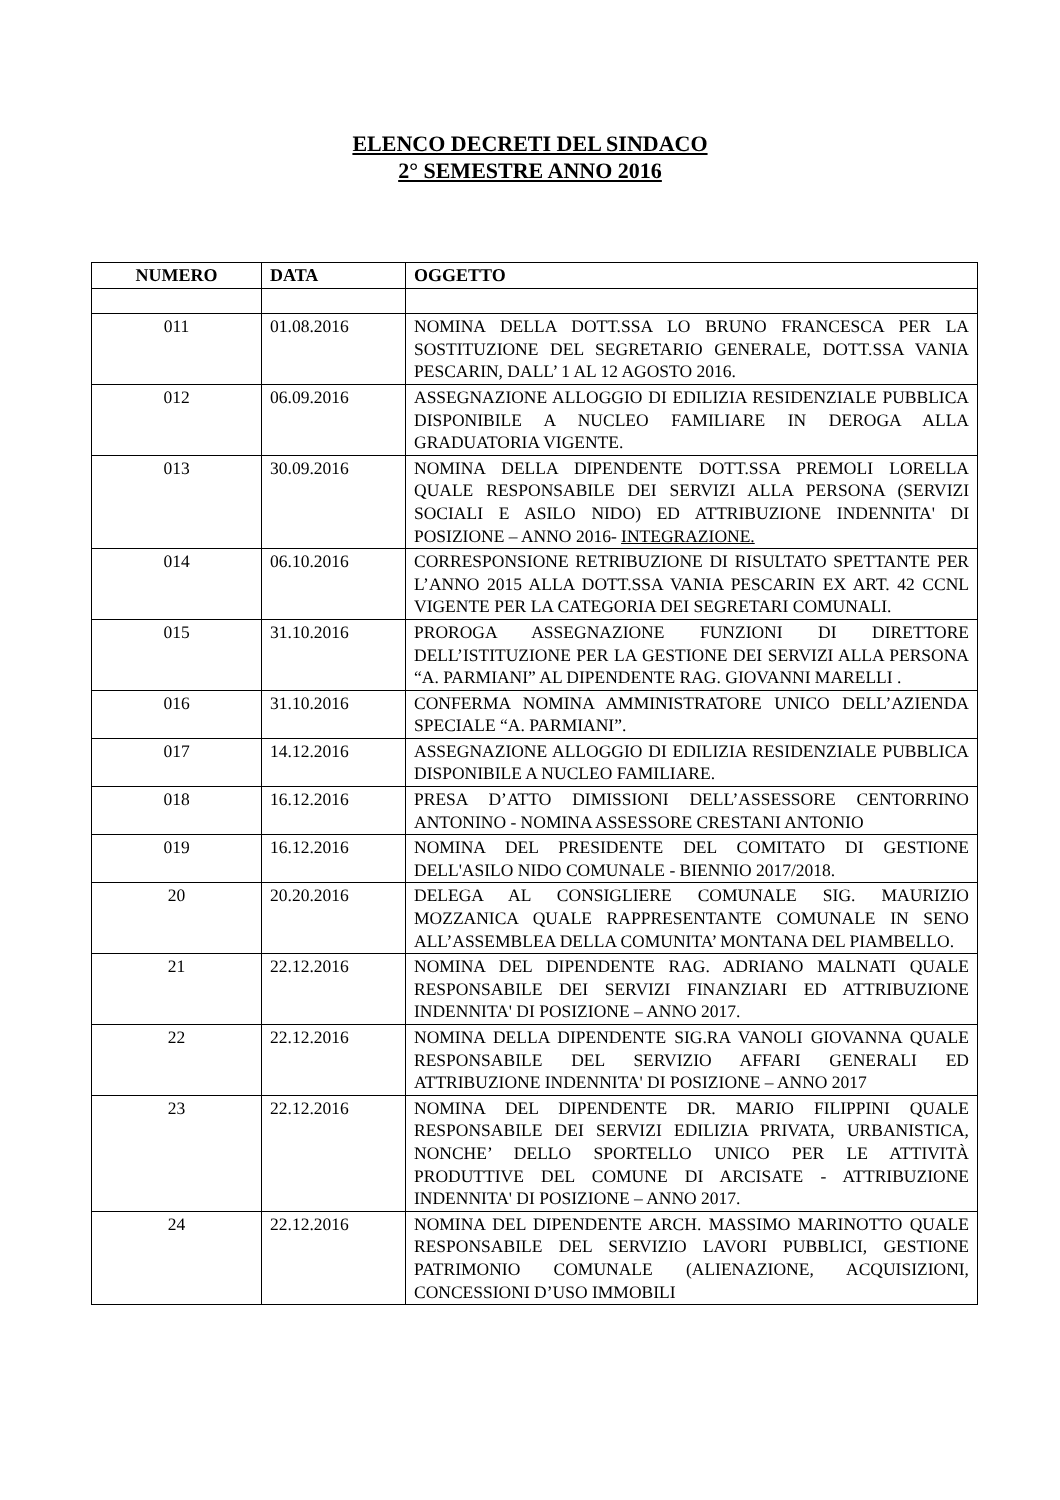ELENCO DECRETI DEL SINDACO
2° SEMESTRE ANNO 2016
| NUMERO | DATA | OGGETTO |
| --- | --- | --- |
| 011 | 01.08.2016 | NOMINA DELLA DOTT.SSA LO BRUNO FRANCESCA PER LA SOSTITUZIONE DEL SEGRETARIO GENERALE, DOTT.SSA VANIA PESCARIN, DALL’ 1 AL 12 AGOSTO 2016. |
| 012 | 06.09.2016 | ASSEGNAZIONE ALLOGGIO DI EDILIZIA RESIDENZIALE PUBBLICA DISPONIBILE A NUCLEO FAMILIARE IN DEROGA ALLA GRADUATORIA VIGENTE. |
| 013 | 30.09.2016 | NOMINA DELLA DIPENDENTE DOTT.SSA PREMOLI LORELLA QUALE RESPONSABILE DEI SERVIZI ALLA PERSONA (SERVIZI SOCIALI E ASILO NIDO) ED ATTRIBUZIONE INDENNITA' DI POSIZIONE – ANNO 2016- INTEGRAZIONE. |
| 014 | 06.10.2016 | CORRESPONSIONE RETRIBUZIONE DI RISULTATO SPETTANTE PER L’ANNO 2015 ALLA DOTT.SSA VANIA PESCARIN EX ART. 42 CCNL VIGENTE PER LA CATEGORIA DEI SEGRETARI COMUNALI. |
| 015 | 31.10.2016 | PROROGA ASSEGNAZIONE FUNZIONI DI DIRETTORE DELL’ISTITUZIONE PER LA GESTIONE DEI SERVIZI ALLA PERSONA “A. PARMIANI” AL DIPENDENTE RAG. GIOVANNI MARELLI . |
| 016 | 31.10.2016 | CONFERMA NOMINA AMMINISTRATORE UNICO DELL’AZIENDA SPECIALE “A. PARMIANI”. |
| 017 | 14.12.2016 | ASSEGNAZIONE ALLOGGIO DI EDILIZIA RESIDENZIALE PUBBLICA DISPONIBILE A NUCLEO FAMILIARE. |
| 018 | 16.12.2016 | PRESA D’ATTO DIMISSIONI DELL’ASSESSORE CENTORRINO ANTONINO - NOMINA ASSESSORE CRESTANI ANTONIO |
| 019 | 16.12.2016 | NOMINA DEL PRESIDENTE DEL COMITATO DI GESTIONE DELL'ASILO NIDO COMUNALE - BIENNIO 2017/2018. |
| 20 | 20.20.2016 | DELEGA AL CONSIGLIERE COMUNALE SIG. MAURIZIO MOZZANICA QUALE RAPPRESENTANTE COMUNALE IN SENO ALL’ASSEMBLEA DELLA COMUNITA’ MONTANA DEL PIAMBELLO. |
| 21 | 22.12.2016 | NOMINA DEL DIPENDENTE RAG. ADRIANO MALNATI QUALE RESPONSABILE DEI SERVIZI FINANZIARI ED ATTRIBUZIONE INDENNITA' DI POSIZIONE – ANNO 2017. |
| 22 | 22.12.2016 | NOMINA DELLA DIPENDENTE SIG.RA VANOLI GIOVANNA QUALE RESPONSABILE DEL SERVIZIO AFFARI GENERALI ED ATTRIBUZIONE INDENNITA' DI POSIZIONE – ANNO 2017 |
| 23 | 22.12.2016 | NOMINA DEL DIPENDENTE DR. MARIO FILIPPINI QUALE RESPONSABILE DEI SERVIZI EDILIZIA PRIVATA, URBANISTICA, NONCHE’ DELLO SPORTELLO UNICO PER LE ATTIVITÀ PRODUTTIVE DEL COMUNE DI ARCISATE - ATTRIBUZIONE INDENNITA' DI POSIZIONE – ANNO 2017. |
| 24 | 22.12.2016 | NOMINA DEL DIPENDENTE ARCH. MASSIMO MARINOTTO QUALE RESPONSABILE DEL SERVIZIO LAVORI PUBBLICI, GESTIONE PATRIMONIO COMUNALE (ALIENAZIONE, ACQUISIZIONI, CONCESSIONI D’USO IMMOBILI |